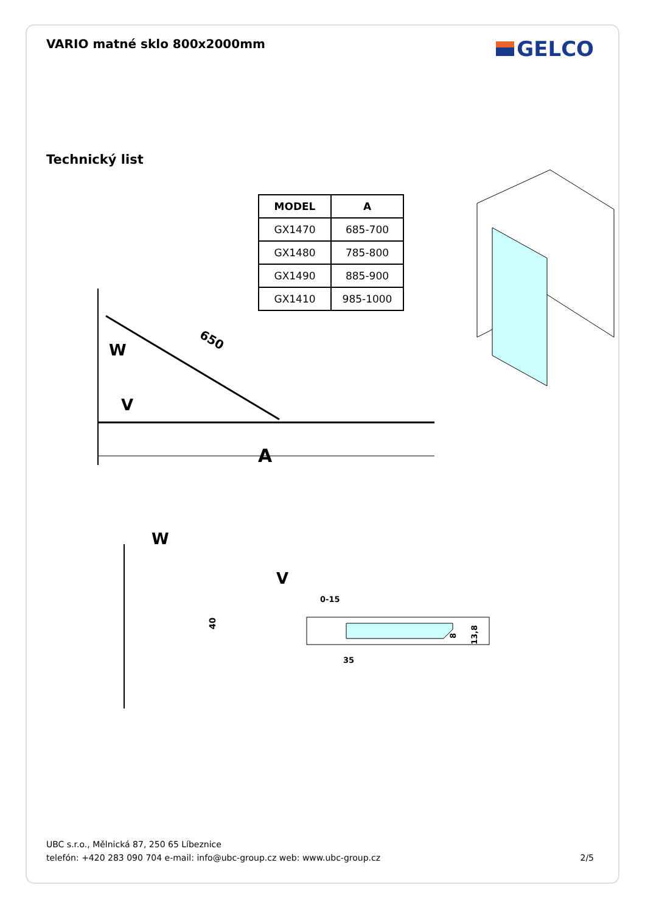VARIO matné sklo 800x2000mm
GELCO
Technický list
| MODEL | A |
| --- | --- |
| GX1470 | 685-700 |
| GX1480 | 785-800 |
| GX1490 | 885-900 |
| GX1410 | 985-1000 |
W
V
A
650
W
V
40
0-15
35
8
13,8
UBC s.r.o., Mělnická 87, 250 65 Líbeznice
telefón: +420 283 090 704 e-mail: info@ubc-group.cz web: www.ubc-group.cz
2/5